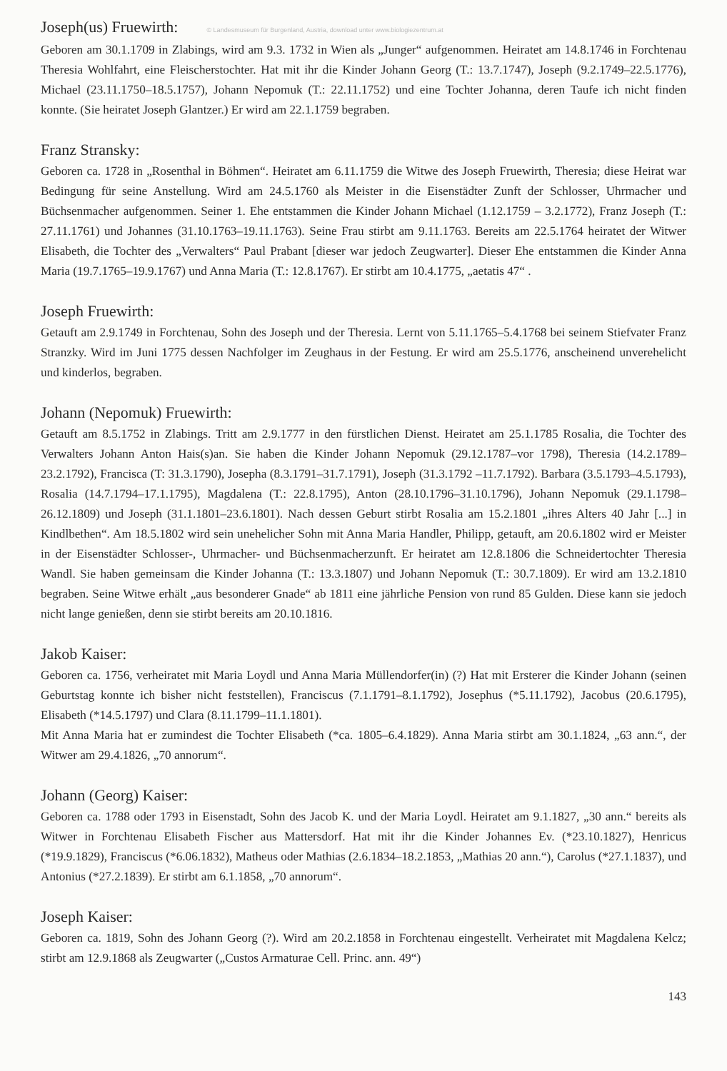Joseph(us) Fruewirth:
© Landesmuseum für Burgenland, Austria, download unter www.biologiezentrum.at
Geboren am 30.1.1709 in Zlabings, wird am 9.3. 1732 in Wien als „Junger“ aufgenommen. Heiratet am 14.8.1746 in Forchtenau Theresia Wohlfahrt, eine Fleischerstochter. Hat mit ihr die Kinder Johann Georg (T.: 13.7.1747), Joseph (9.2.1749–22.5.1776), Michael (23.11.1750–18.5.1757), Johann Nepomuk (T.: 22.11.1752) und eine Tochter Johanna, deren Taufe ich nicht finden konnte. (Sie heiratet Joseph Glantzer.) Er wird am 22.1.1759 begraben.
Franz Stransky:
Geboren ca. 1728 in „Rosenthal in Böhmen“. Heiratet am 6.11.1759 die Witwe des Joseph Fruewirth, Theresia; diese Heirat war Bedingung für seine Anstellung. Wird am 24.5.1760 als Meister in die Eisenstädter Zunft der Schlosser, Uhrmacher und Büchsenmacher aufgenommen. Seiner 1. Ehe entstammen die Kinder Johann Michael (1.12.1759 – 3.2.1772), Franz Joseph (T.: 27.11.1761) und Johannes (31.10.1763–19.11.1763). Seine Frau stirbt am 9.11.1763. Bereits am 22.5.1764 heiratet der Witwer Elisabeth, die Tochter des „Verwalters“ Paul Prabant [dieser war jedoch Zeugwarter]. Dieser Ehe entstammen die Kinder Anna Maria (19.7.1765–19.9.1767) und Anna Maria (T.: 12.8.1767). Er stirbt am 10.4.1775, „aetatis 47“ .
Joseph Fruewirth:
Getauft am 2.9.1749 in Forchtenau, Sohn des Joseph und der Theresia. Lernt von 5.11.1765–5.4.1768 bei seinem Stiefvater Franz Stranzky. Wird im Juni 1775 dessen Nachfolger im Zeughaus in der Festung. Er wird am 25.5.1776, anscheinend unverehelicht und kinderlos, begraben.
Johann (Nepomuk) Fruewirth:
Getauft am 8.5.1752 in Zlabings. Tritt am 2.9.1777 in den fürstlichen Dienst. Heiratet am 25.1.1785 Rosalia, die Tochter des Verwalters Johann Anton Hais(s)an. Sie haben die Kinder Johann Nepomuk (29.12.1787–vor 1798), Theresia (14.2.1789–23.2.1792), Francisca (T: 31.3.1790), Josepha (8.3.1791–31.7.1791), Joseph (31.3.1792 –11.7.1792). Barbara (3.5.1793–4.5.1793), Rosalia (14.7.1794–17.1.1795), Magdalena (T.: 22.8.1795), Anton (28.10.1796–31.10.1796), Johann Nepomuk (29.1.1798–26.12.1809) und Joseph (31.1.1801–23.6.1801). Nach dessen Geburt stirbt Rosalia am 15.2.1801 „ihres Alters 40 Jahr [...] in Kindlbethen“. Am 18.5.1802 wird sein unehelicher Sohn mit Anna Maria Handler, Philipp, getauft, am 20.6.1802 wird er Meister in der Eisenstädter Schlosser-, Uhrmacher- und Büchsenmacherzunft. Er heiratet am 12.8.1806 die Schneidertochter Theresia Wandl. Sie haben gemeinsam die Kinder Johanna (T.: 13.3.1807) und Johann Nepomuk (T.: 30.7.1809). Er wird am 13.2.1810 begraben. Seine Witwe erhält „aus besonderer Gnade“ ab 1811 eine jährliche Pension von rund 85 Gulden. Diese kann sie jedoch nicht lange genießen, denn sie stirbt bereits am 20.10.1816.
Jakob Kaiser:
Geboren ca. 1756, verheiratet mit Maria Loydl und Anna Maria Müllendorfer(in) (?) Hat mit Ersterer die Kinder Johann (seinen Geburtstag konnte ich bisher nicht feststellen), Franciscus (7.1.1791–8.1.1792), Josephus (*5.11.1792), Jacobus (20.6.1795), Elisabeth (*14.5.1797) und Clara (8.11.1799–11.1.1801).
Mit Anna Maria hat er zumindest die Tochter Elisabeth (*ca. 1805–6.4.1829). Anna Maria stirbt am 30.1.1824, „63 ann.“, der Witwer am 29.4.1826, „70 annorum“.
Johann (Georg) Kaiser:
Geboren ca. 1788 oder 1793 in Eisenstadt, Sohn des Jacob K. und der Maria Loydl. Heiratet am 9.1.1827, „30 ann.“ bereits als Witwer in Forchtenau Elisabeth Fischer aus Mattersdorf. Hat mit ihr die Kinder Johannes Ev. (*23.10.1827), Henricus (*19.9.1829), Franciscus (*6.06.1832), Matheus oder Mathias (2.6.1834–18.2.1853, „Mathias 20 ann.“), Carolus (*27.1.1837), und Antonius (*27.2.1839). Er stirbt am 6.1.1858, „70 annorum“.
Joseph Kaiser:
Geboren ca. 1819, Sohn des Johann Georg (?). Wird am 20.2.1858 in Forchtenau eingestellt. Verheiratet mit Magdalena Kelcz; stirbt am 12.9.1868 als Zeugwarter („Custos Armaturae Cell. Princ. ann. 49“)
143